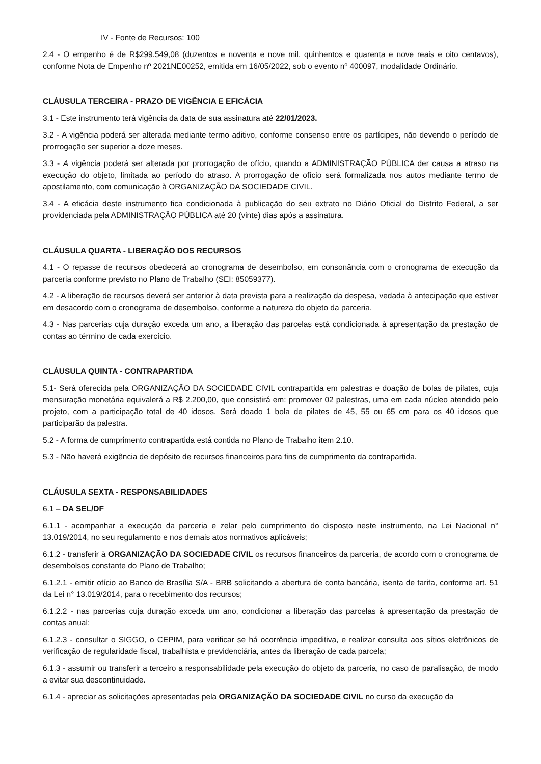IV - Fonte de Recursos: 100
2.4 - O empenho é de R$299.549,08 (duzentos e noventa e nove mil, quinhentos e quarenta e nove reais e oito centavos), conforme Nota de Empenho nº 2021NE00252, emitida em 16/05/2022, sob o evento nº 400097, modalidade Ordinário.
CLÁUSULA TERCEIRA - PRAZO DE VIGÊNCIA E EFICÁCIA
3.1 - Este instrumento terá vigência da data de sua assinatura até 22/01/2023.
3.2 - A vigência poderá ser alterada mediante termo aditivo, conforme consenso entre os partícipes, não devendo o período de prorrogação ser superior a doze meses.
3.3 - A vigência poderá ser alterada por prorrogação de ofício, quando a ADMINISTRAÇÃO PÚBLICA der causa a atraso na execução do objeto, limitada ao período do atraso. A prorrogação de ofício será formalizada nos autos mediante termo de apostilamento, com comunicação à ORGANIZAÇÃO DA SOCIEDADE CIVIL.
3.4 - A eficácia deste instrumento fica condicionada à publicação do seu extrato no Diário Oficial do Distrito Federal, a ser providenciada pela ADMINISTRAÇÃO PÚBLICA até 20 (vinte) dias após a assinatura.
CLÁUSULA QUARTA - LIBERAÇÃO DOS RECURSOS
4.1 - O repasse de recursos obedecerá ao cronograma de desembolso, em consonância com o cronograma de execução da parceria conforme previsto no Plano de Trabalho (SEI: 85059377).
4.2 - A liberação de recursos deverá ser anterior à data prevista para a realização da despesa, vedada à antecipação que estiver em desacordo com o cronograma de desembolso, conforme a natureza do objeto da parceria.
4.3 - Nas parcerias cuja duração exceda um ano, a liberação das parcelas está condicionada à apresentação da prestação de contas ao término de cada exercício.
CLÁUSULA QUINTA - CONTRAPARTIDA
5.1- Será oferecida pela ORGANIZAÇÃO DA SOCIEDADE CIVIL contrapartida em palestras e doação de bolas de pilates, cuja mensuração monetária equivalerá a R$ 2.200,00, que consistirá em: promover 02 palestras, uma em cada núcleo atendido pelo projeto, com a participação total de 40 idosos. Será doado 1 bola de pilates de 45, 55 ou 65 cm para os 40 idosos que participarão da palestra.
5.2 - A forma de cumprimento contrapartida está contida no Plano de Trabalho item 2.10.
5.3 - Não haverá exigência de depósito de recursos financeiros para fins de cumprimento da contrapartida.
CLÁUSULA SEXTA - RESPONSABILIDADES
6.1 – DA SEL/DF
6.1.1 - acompanhar a execução da parceria e zelar pelo cumprimento do disposto neste instrumento, na Lei Nacional n° 13.019/2014, no seu regulamento e nos demais atos normativos aplicáveis;
6.1.2 - transferir à ORGANIZAÇÃO DA SOCIEDADE CIVIL os recursos financeiros da parceria, de acordo com o cronograma de desembolsos constante do Plano de Trabalho;
6.1.2.1 - emitir ofício ao Banco de Brasília S/A - BRB solicitando a abertura de conta bancária, isenta de tarifa, conforme art. 51 da Lei n° 13.019/2014, para o recebimento dos recursos;
6.1.2.2 - nas parcerias cuja duração exceda um ano, condicionar a liberação das parcelas à apresentação da prestação de contas anual;
6.1.2.3 - consultar o SIGGO, o CEPIM, para verificar se há ocorrência impeditiva, e realizar consulta aos sítios eletrônicos de verificação de regularidade fiscal, trabalhista e previdenciária, antes da liberação de cada parcela;
6.1.3 - assumir ou transferir a terceiro a responsabilidade pela execução do objeto da parceria, no caso de paralisação, de modo a evitar sua descontinuidade.
6.1.4 - apreciar as solicitações apresentadas pela ORGANIZAÇÃO DA SOCIEDADE CIVIL no curso da execução da